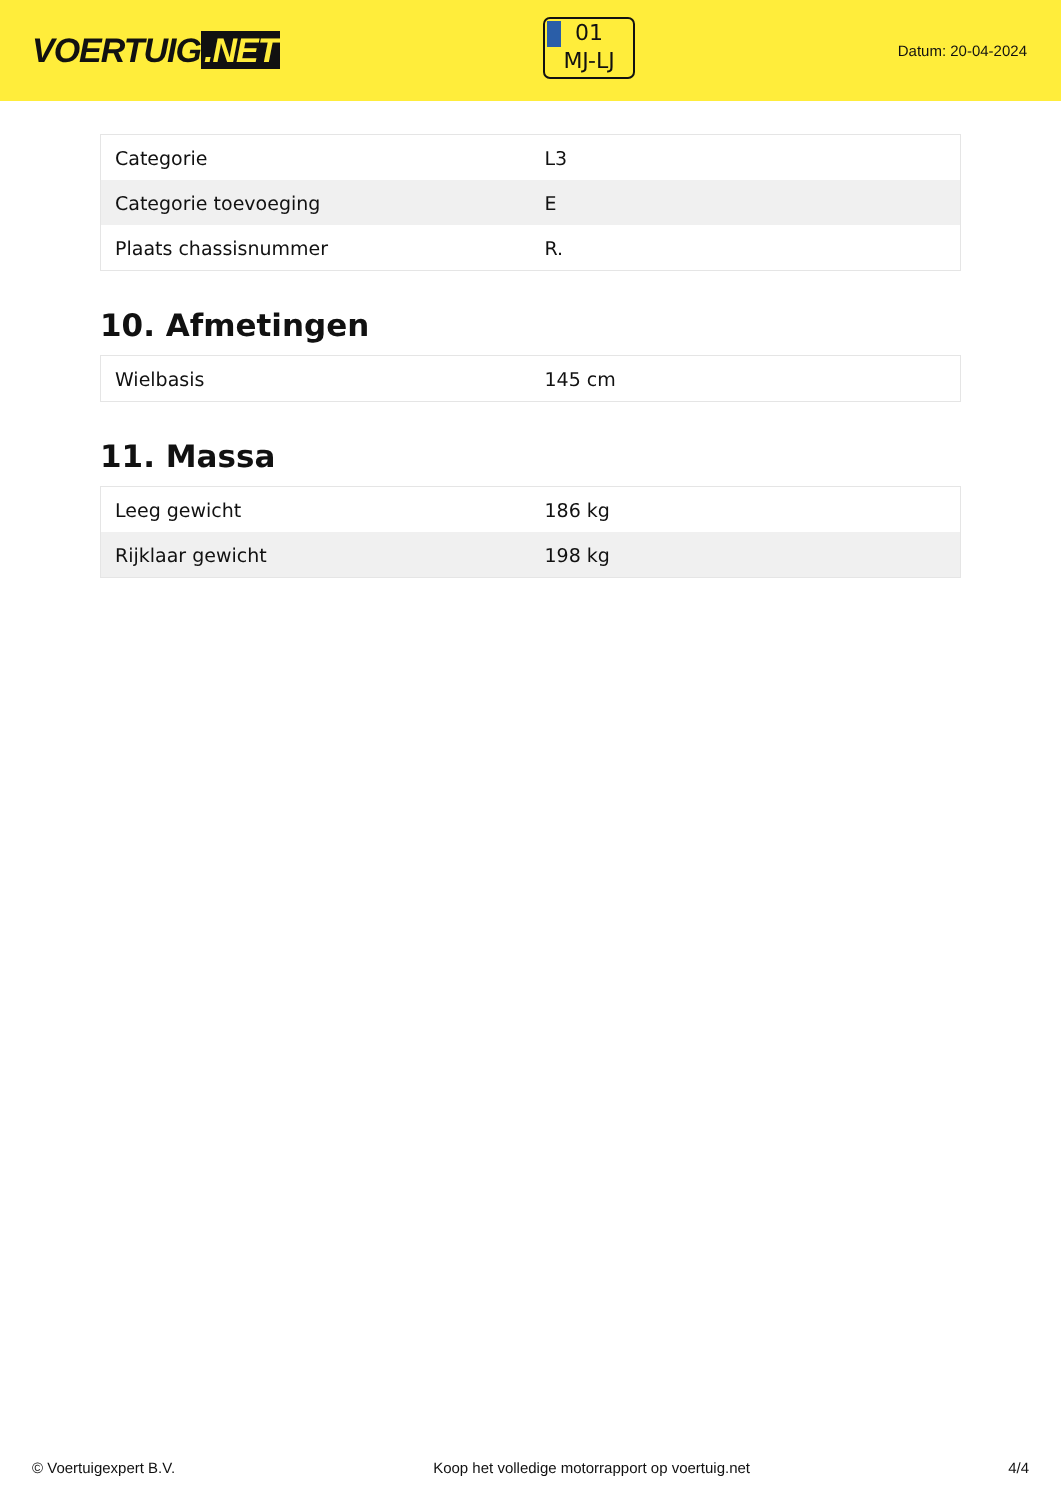VOERTUIG.NET
01
MJ-LJ
Datum: 20-04-2024
| Categorie | L3 |
| Categorie toevoeging | E |
| Plaats chassisnummer | R. |
10. Afmetingen
| Wielbasis | 145 cm |
11. Massa
| Leeg gewicht | 186 kg |
| Rijklaar gewicht | 198 kg |
© Voertuigexpert B.V. Koop het volledige motorrapport op voertuig.net 4/4